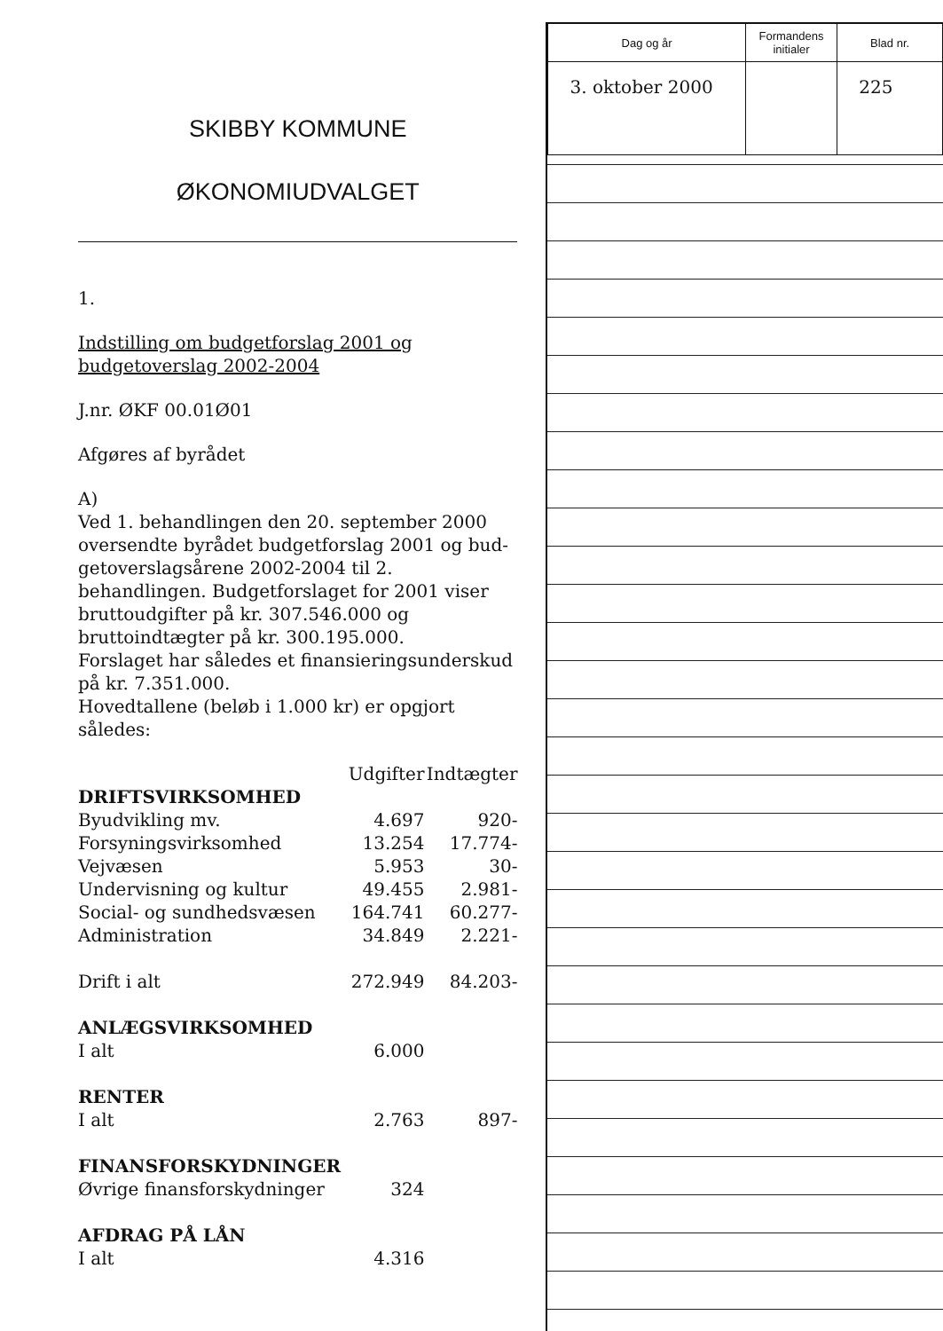SKIBBY KOMMUNE
ØKONOMIUDVALGET
1.
Indstilling om budgetforslag 2001 og budgetover­slag 2002-2004
J.nr. ØKF 00.01Ø01
Afgøres af byrådet
A)
Ved 1. behandlingen den 20. september 2000 oversendte byrådet budgetforslag 2001 og bud­getoverslagsårene 2002-2004 til 2. behandlingen. Budgetforslaget for 2001 viser bruttoudgifter på kr. 307.546.000 og bruttoindtægter på kr. 300.195.000.
Forslaget har således et finansieringsunderskud på kr. 7.351.000.
Hovedtallene (beløb i 1.000 kr) er opgjort således:
| | Udgifter | Indtægter |
| --- | --- | --- |
| DRIFTSVIRKSOMHED | | |
| Byudvikling mv. | 4.697 | 920- |
| Forsyningsvirksomhed | 13.254 | 17.774- |
| Vejvæsen | 5.953 | 30- |
| Undervisning og kultur | 49.455 | 2.981- |
| Social- og sundhedsvæsen | 164.741 | 60.277- |
| Administration | 34.849 | 2.221- |
| Drift i alt | 272.949 | 84.203- |
| ANLÆGSVIRKSOMHED | | |
| I alt | 6.000 | |
| RENTER | | |
| I alt | 2.763 | 897- |
| FINANSFORSKYDNINGER | | |
| Øvrige finansforskydninger | 324 | |
| AFDRAG PÅ LÅN | | |
| I alt | 4.316 | |
| Dag og år | Formandens initialer | Blad nr. |
| --- | --- | --- |
| 3. oktober 2000 | | 225 |